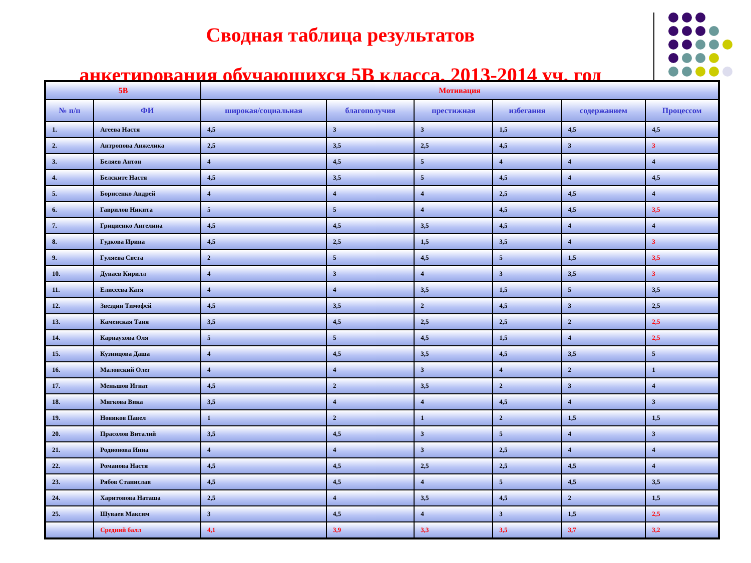Сводная таблица результатов
анкетирования обучающихся 5В класса, 2013-2014 уч. год
| 5В | | Мотивация | | | | | |
| --- | --- | --- | --- | --- | --- | --- | --- |
| № п/п | ФИ | широкая/социальная | благополучия | престижная | избегания | содержанием | Процессом |
| 1. | Агеева Настя | 4,5 | 3 | 3 | 1,5 | 4,5 | 4,5 |
| 2. | Антропова Анжелика | 2,5 | 3,5 | 2,5 | 4,5 | 3 | 3 |
| 3. | Беляев Антон | 4 | 4,5 | 5 | 4 | 4 | 4 |
| 4. | Белските Настя | 4,5 | 3,5 | 5 | 4,5 | 4 | 4,5 |
| 5. | Борисенко Андрей | 4 | 4 | 4 | 2,5 | 4,5 | 4 |
| 6. | Гаврилов Никита | 5 | 5 | 4 | 4,5 | 4,5 | 3,5 |
| 7. | Грициенко Ангелина | 4,5 | 4,5 | 3,5 | 4,5 | 4 | 4 |
| 8. | Гудкова Ирина | 4,5 | 2,5 | 1,5 | 3,5 | 4 | 3 |
| 9. | Гуляева Света | 2 | 5 | 4,5 | 5 | 1,5 | 3,5 |
| 10. | Дунаев Кирилл | 4 | 3 | 4 | 3 | 3,5 | 3 |
| 11. | Елисеева Катя | 4 | 4 | 3,5 | 1,5 | 5 | 3,5 |
| 12. | Звездин Тимофей | 4,5 | 3,5 | 2 | 4,5 | 3 | 2,5 |
| 13. | Каменская Таня | 3,5 | 4,5 | 2,5 | 2,5 | 2 | 2,5 |
| 14. | Карнаухова Оля | 5 | 5 | 4,5 | 1,5 | 4 | 2,5 |
| 15. | Кузницова Даша | 4 | 4,5 | 3,5 | 4,5 | 3,5 | 5 |
| 16. | Маловский Олег | 4 | 4 | 3 | 4 | 2 | 1 |
| 17. | Меньшов Игнат | 4,5 | 2 | 3,5 | 2 | 3 | 4 |
| 18. | Мягкова Вика | 3,5 | 4 | 4 | 4,5 | 4 | 3 |
| 19. | Новиков Павел | 1 | 2 | 1 | 2 | 1,5 | 1,5 |
| 20. | Прасолов Виталий | 3,5 | 4,5 | 3 | 5 | 4 | 3 |
| 21. | Родионова Инна | 4 | 4 | 3 | 2,5 | 4 | 4 |
| 22. | Романова Настя | 4,5 | 4,5 | 2,5 | 2,5 | 4,5 | 4 |
| 23. | Рябов Станислав | 4,5 | 4,5 | 4 | 5 | 4,5 | 3,5 |
| 24. | Харитонова Наташа | 2,5 | 4 | 3,5 | 4,5 | 2 | 1,5 |
| 25. | Шуваев Максим | 3 | 4,5 | 4 | 3 | 1,5 | 2,5 |
| | Средний балл | 4,1 | 3,9 | 3,3 | 3,5 | 3,7 | 3,2 |